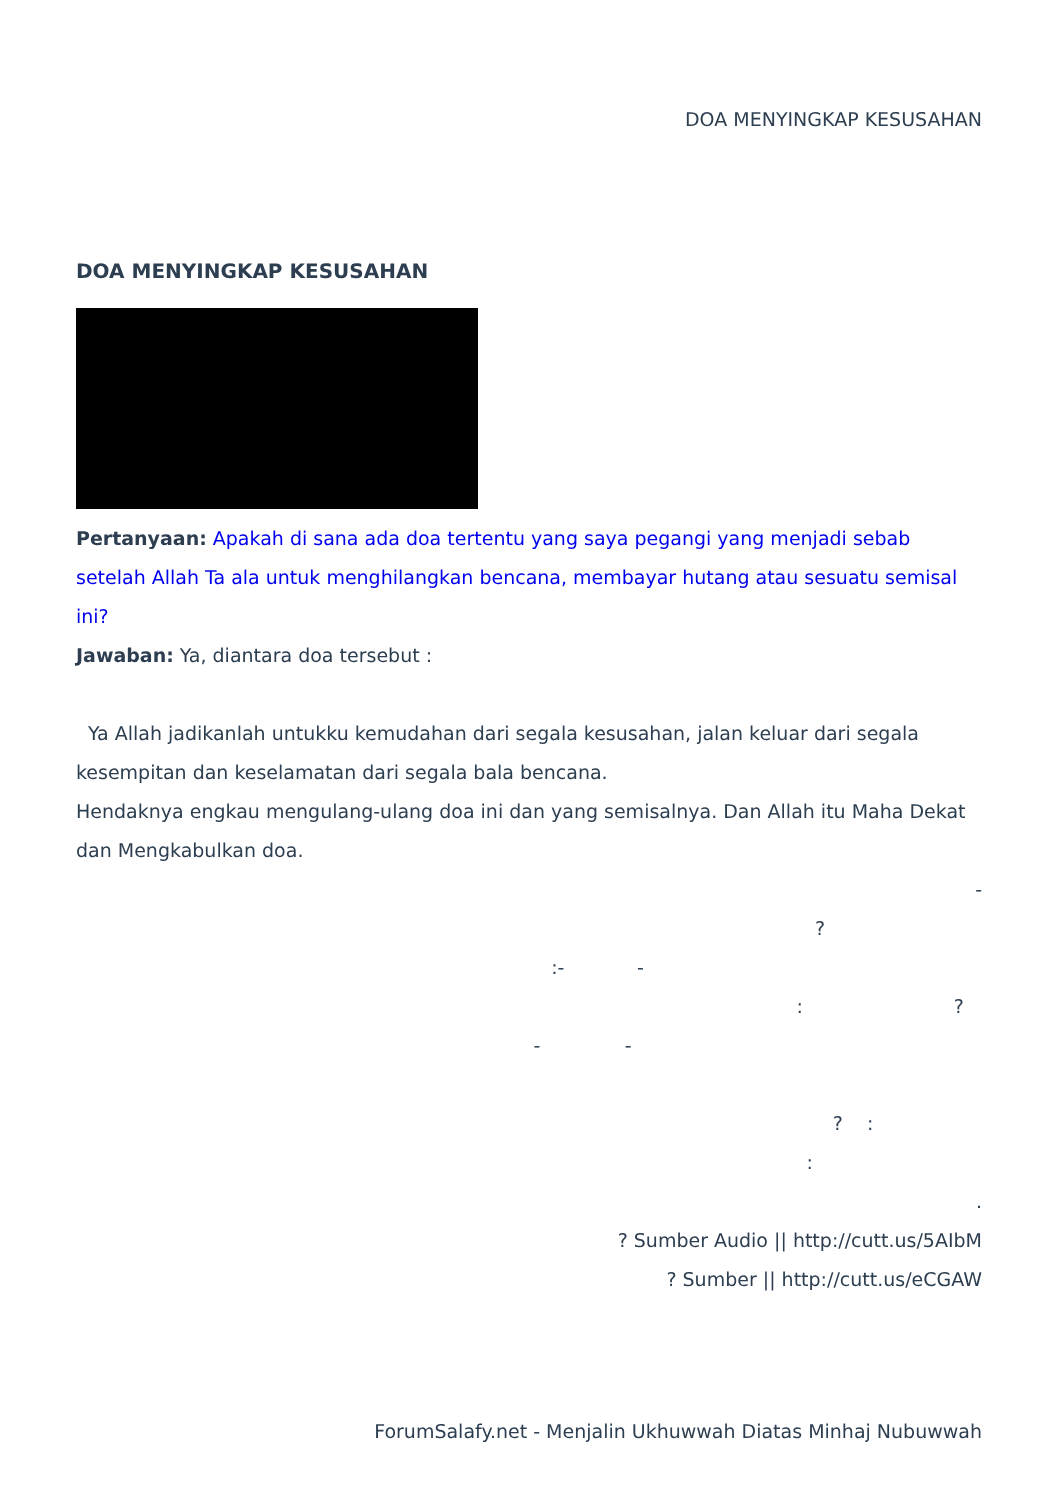DOA MENYINGKAP KESUSAHAN
DOA MENYINGKAP KESUSAHAN
Pertanyaan: Apakah di sana ada doa tertentu yang saya pegangi yang menjadi sebab setelah Allah Ta ala untuk menghilangkan bencana, membayar hutang atau sesuatu semisal ini?
Jawaban: Ya, diantara doa tersebut :
Ya Allah jadikanlah untukku kemudahan dari segala kesusahan, jalan keluar dari segala kesempitan dan keselamatan dari segala bala bencana.
Hendaknya engkau mengulang-ulang doa ini dan yang semisalnya. Dan Allah itu Maha Dekat dan Mengkabulkan doa.
-
?
:- -
: ?
- -
? :
:
.
? Sumber Audio || http://cutt.us/5AIbM
? Sumber || http://cutt.us/eCGAW
ForumSalafy.net - Menjalin Ukhuwwah Diatas Minhaj Nubuwwah